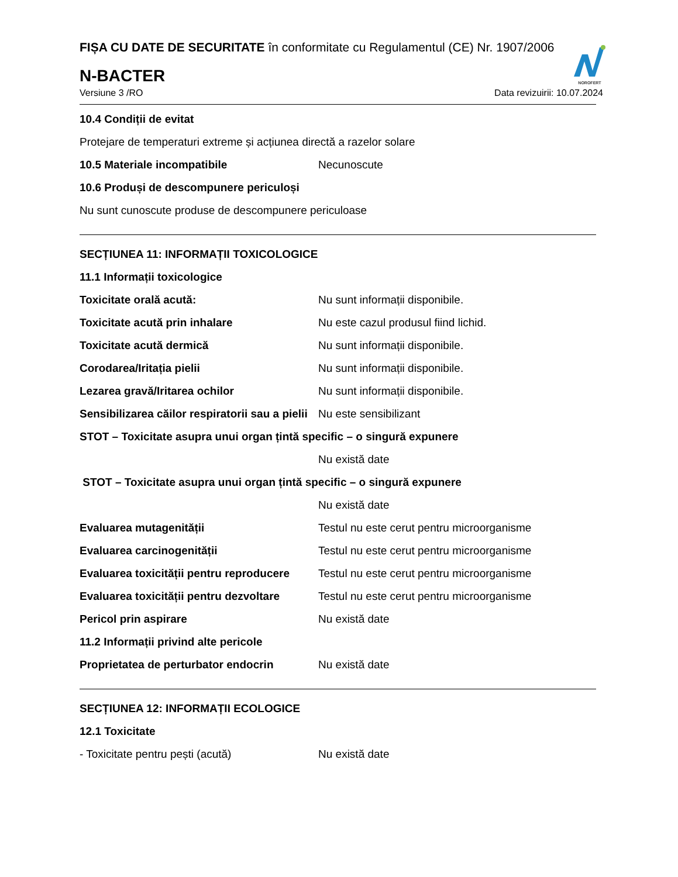NOROFERT
FIȘA CU DATE DE SECURITATE în conformitate cu Regulamentul (CE) Nr. 1907/2006
N-BACTER
Versiune 3 /RO Data revizuirii: 10.07.2024
10.4 Condiții de evitat
Protejare de temperaturi extreme și acțiunea directă a razelor solare
10.5 Materiale incompatibile Necunoscute
10.6 Produși de descompunere periculoși
Nu sunt cunoscute produse de descompunere periculoase
SECȚIUNEA 11: INFORMAȚII TOXICOLOGICE
11.1 Informații toxicologice
Toxicitate orală acută: Nu sunt informații disponibile.
Toxicitate acută prin inhalare Nu este cazul produsul fiind lichid.
Toxicitate acută dermică Nu sunt informații disponibile.
Corodarea/Iritația pielii Nu sunt informații disponibile.
Lezarea gravă/Iritarea ochilor Nu sunt informații disponibile.
Sensibilizarea căilor respiratorii sau a pielii Nu este sensibilizant
STOT – Toxicitate asupra unui organ țintă specific – o singură expunere
Nu există date
STOT – Toxicitate asupra unui organ țintă specific – o singură expunere
Nu există date
Evaluarea mutagenității Testul nu este cerut pentru microorganisme
Evaluarea carcinogenității Testul nu este cerut pentru microorganisme
Evaluarea toxicității pentru reproducere Testul nu este cerut pentru microorganisme
Evaluarea toxicității pentru dezvoltare Testul nu este cerut pentru microorganisme
Pericol prin aspirare Nu există date
11.2 Informații privind alte pericole
Proprietatea de perturbator endocrin Nu există date
SECȚIUNEA 12: INFORMAȚII ECOLOGICE
12.1 Toxicitate
- Toxicitate pentru pești (acută) Nu există date